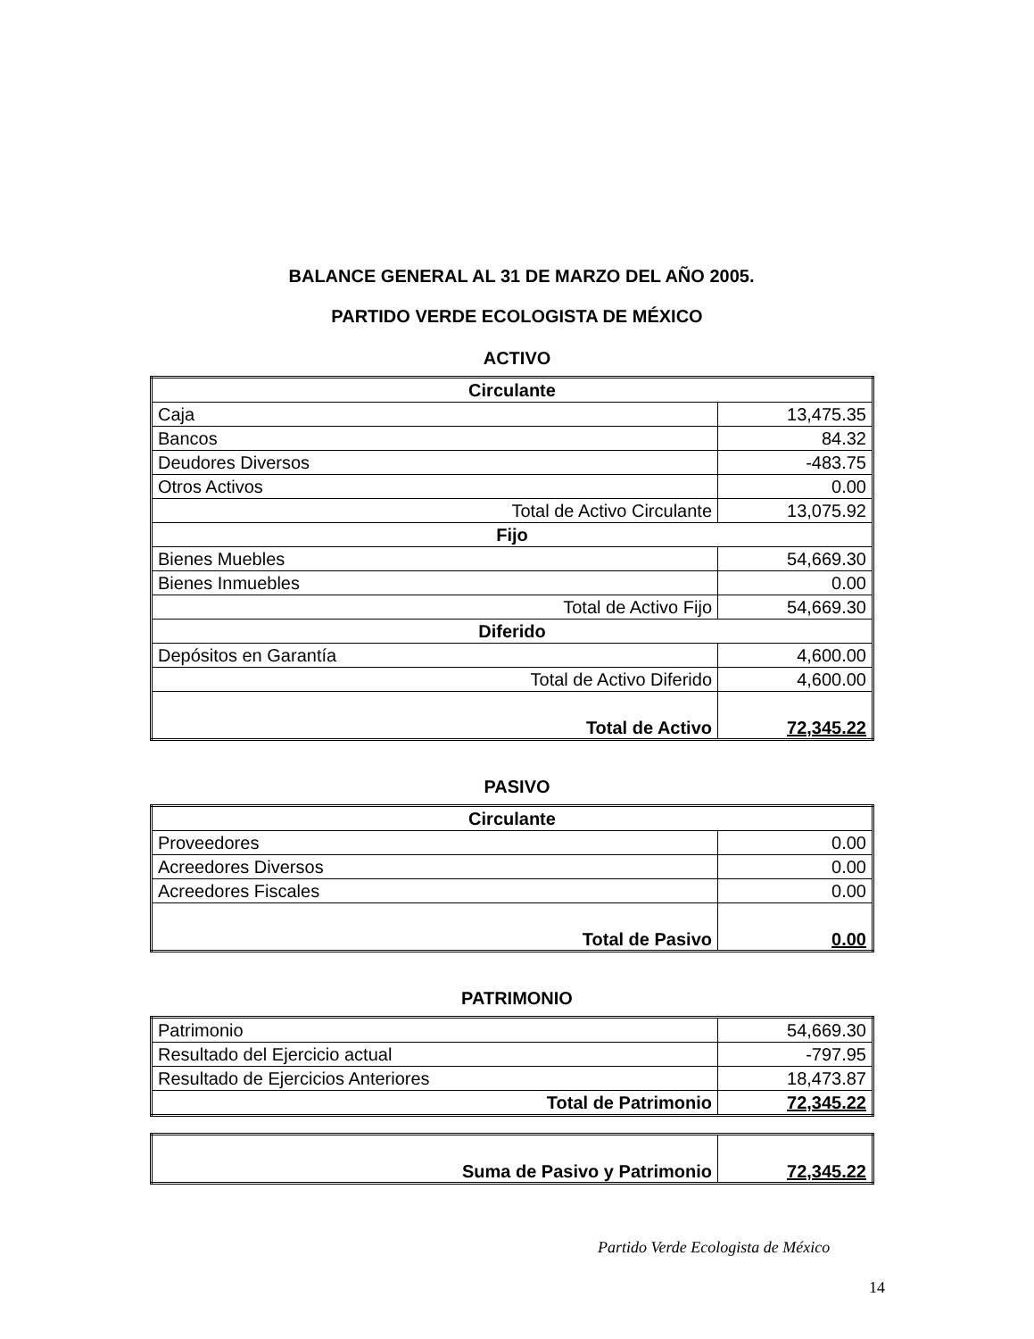BALANCE GENERAL AL 31 DE MARZO DEL AÑO 2005.
PARTIDO VERDE ECOLOGISTA DE MÉXICO
ACTIVO
| Circulante | |
| --- | --- |
| Caja | 13,475.35 |
| Bancos | 84.32 |
| Deudores Diversos | -483.75 |
| Otros Activos | 0.00 |
| Total de Activo Circulante | 13,075.92 |
| Fijo | |
| Bienes Muebles | 54,669.30 |
| Bienes Inmuebles | 0.00 |
| Total de Activo Fijo | 54,669.30 |
| Diferido | |
| Depósitos en Garantía | 4,600.00 |
| Total de Activo Diferido | 4,600.00 |
| Total de Activo | 72,345.22 |
PASIVO
| Circulante | |
| --- | --- |
| Proveedores | 0.00 |
| Acreedores Diversos | 0.00 |
| Acreedores Fiscales | 0.00 |
| Total de Pasivo | 0.00 |
PATRIMONIO
| Patrimonio | 54,669.30 |
| Resultado del Ejercicio actual | -797.95 |
| Resultado de Ejercicios Anteriores | 18,473.87 |
| Total de Patrimonio | 72,345.22 |
| Suma de Pasivo y Patrimonio | 72,345.22 |
Partido Verde Ecologista de México
14